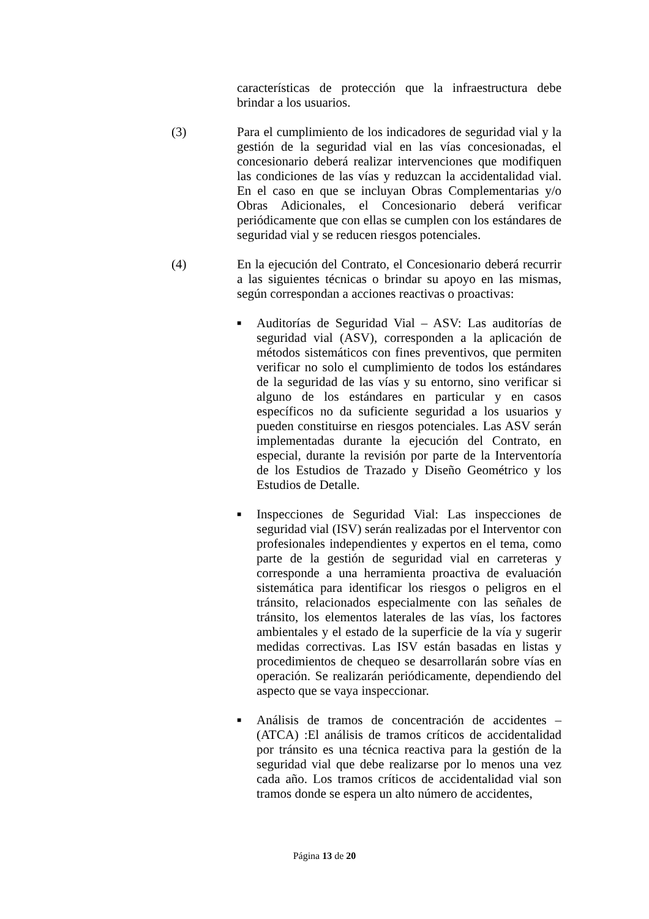características de protección que la infraestructura debe brindar a los usuarios.
(3) Para el cumplimiento de los indicadores de seguridad vial y la gestión de la seguridad vial en las vías concesionadas, el concesionario deberá realizar intervenciones que modifiquen las condiciones de las vías y reduzcan la accidentalidad vial. En el caso en que se incluyan Obras Complementarias y/o Obras Adicionales, el Concesionario deberá verificar periódicamente que con ellas se cumplen con los estándares de seguridad vial y se reducen riesgos potenciales.
(4) En la ejecución del Contrato, el Concesionario deberá recurrir a las siguientes técnicas o brindar su apoyo en las mismas, según correspondan a acciones reactivas o proactivas:
■ Auditorías de Seguridad Vial – ASV: Las auditorías de seguridad vial (ASV), corresponden a la aplicación de métodos sistemáticos con fines preventivos, que permiten verificar no solo el cumplimiento de todos los estándares de la seguridad de las vías y su entorno, sino verificar si alguno de los estándares en particular y en casos específicos no da suficiente seguridad a los usuarios y pueden constituirse en riesgos potenciales. Las ASV serán implementadas durante la ejecución del Contrato, en especial, durante la revisión por parte de la Interventoría de los Estudios de Trazado y Diseño Geométrico y los Estudios de Detalle.
■ Inspecciones de Seguridad Vial: Las inspecciones de seguridad vial (ISV) serán realizadas por el Interventor con profesionales independientes y expertos en el tema, como parte de la gestión de seguridad vial en carreteras y corresponde a una herramienta proactiva de evaluación sistemática para identificar los riesgos o peligros en el tránsito, relacionados especialmente con las señales de tránsito, los elementos laterales de las vías, los factores ambientales y el estado de la superficie de la vía y sugerir medidas correctivas. Las ISV están basadas en listas y procedimientos de chequeo se desarrollarán sobre vías en operación. Se realizarán periódicamente, dependiendo del aspecto que se vaya inspeccionar.
■ Análisis de tramos de concentración de accidentes – (ATCA) :El análisis de tramos críticos de accidentalidad por tránsito es una técnica reactiva para la gestión de la seguridad vial que debe realizarse por lo menos una vez cada año. Los tramos críticos de accidentalidad vial son tramos donde se espera un alto número de accidentes,
Página 13 de 20